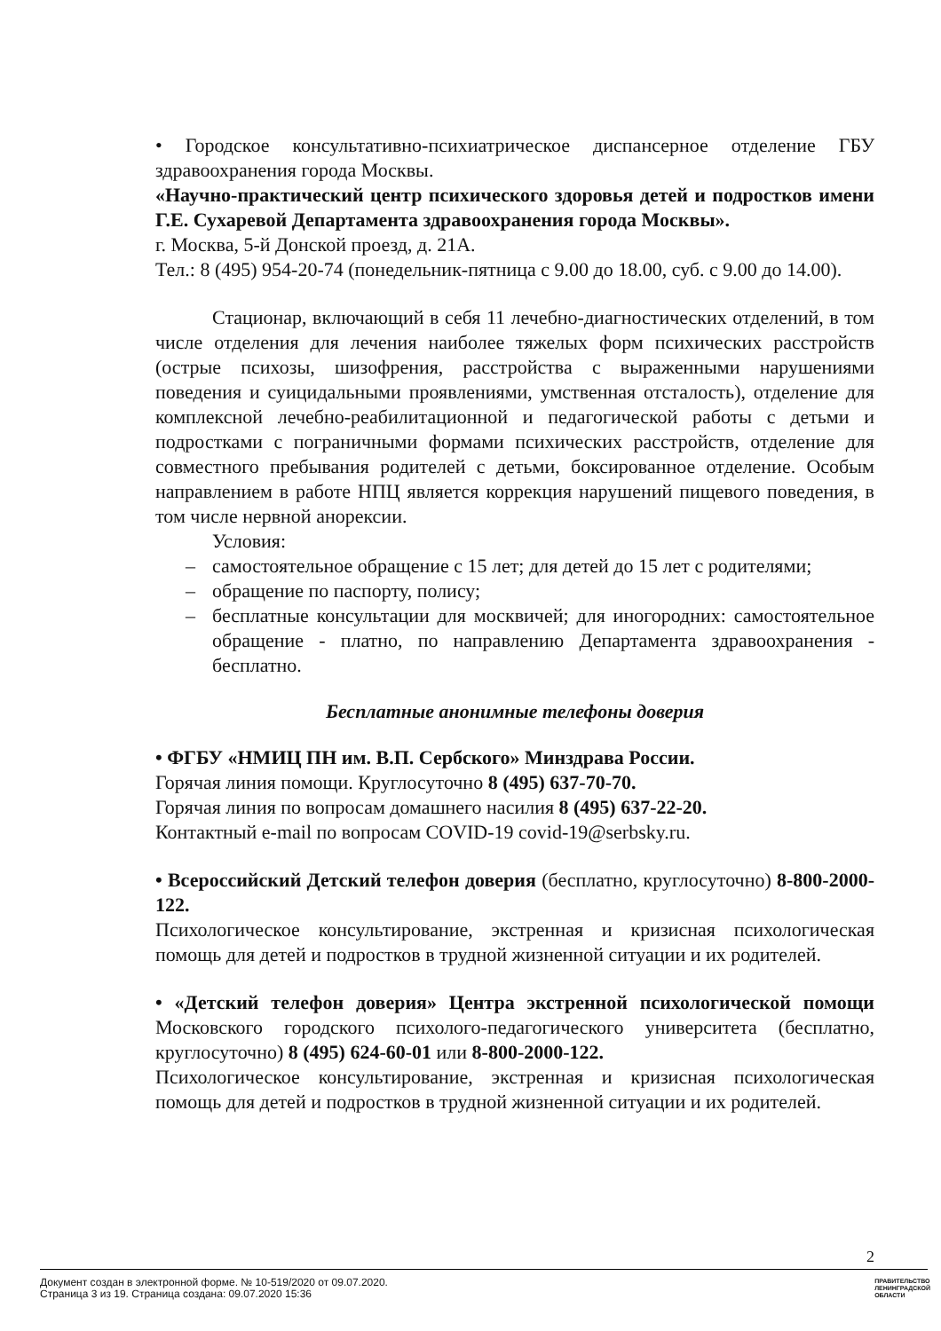• Городское консультативно-психиатрическое диспансерное отделение ГБУ здравоохранения города Москвы.
«Научно-практический центр психического здоровья детей и подростков имени Г.Е. Сухаревой Департамента здравоохранения города Москвы».
г. Москва, 5-й Донской проезд, д. 21А.
Тел.: 8 (495) 954-20-74 (понедельник-пятница с 9.00 до 18.00, суб. с 9.00 до 14.00).
Стационар, включающий в себя 11 лечебно-диагностических отделений, в том числе отделения для лечения наиболее тяжелых форм психических расстройств (острые психозы, шизофрения, расстройства с выраженными нарушениями поведения и суицидальными проявлениями, умственная отсталость), отделение для комплексной лечебно-реабилитационной и педагогической работы с детьми и подростками с пограничными формами психических расстройств, отделение для совместного пребывания родителей с детьми, боксированное отделение. Особым направлением в работе НПЦ является коррекция нарушений пищевого поведения, в том числе нервной анорексии.
Условия:
– самостоятельное обращение с 15 лет; для детей до 15 лет с родителями;
– обращение по паспорту, полису;
– бесплатные консультации для москвичей; для иногородних: самостоятельное обращение - платно, по направлению Департамента здравоохранения - бесплатно.
Бесплатные анонимные телефоны доверия
• ФГБУ «НМИЦ ПН им. В.П. Сербского» Минздрава России.
Горячая линия помощи. Круглосуточно 8 (495) 637-70-70.
Горячая линия по вопросам домашнего насилия 8 (495) 637-22-20.
Контактный e-mail по вопросам COVID-19 covid-19@serbsky.ru.
• Всероссийский Детский телефон доверия (бесплатно, круглосуточно) 8-800-2000-122.
Психологическое консультирование, экстренная и кризисная психологическая помощь для детей и подростков в трудной жизненной ситуации и их родителей.
• «Детский телефон доверия» Центра экстренной психологической помощи Московского городского психолого-педагогического университета (бесплатно, круглосуточно) 8 (495) 624-60-01 или 8-800-2000-122.
Психологическое консультирование, экстренная и кризисная психологическая помощь для детей и подростков в трудной жизненной ситуации и их родителей.
2
Документ создан в электронной форме. № 10-519/2020 от 09.07.2020.
Страница 3 из 19. Страница создана: 09.07.2020 15:36
ПРАВИТЕЛЬСТВО
ЛЕНИНГРАДСКОЙ
ОБЛАСТИ